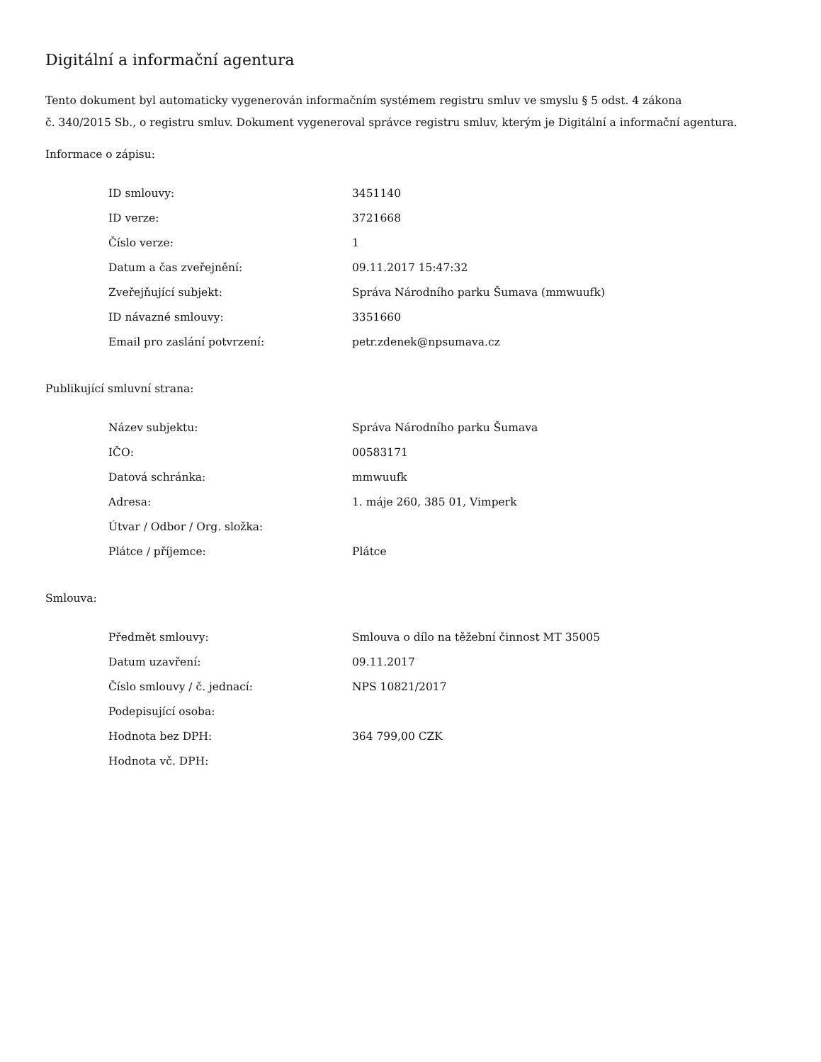Digitální a informační agentura
Tento dokument byl automaticky vygenerován informačním systémem registru smluv ve smyslu § 5 odst. 4 zákona
č. 340/2015 Sb., o registru smluv. Dokument vygeneroval správce registru smluv, kterým je Digitální a informační agentura.
Informace o zápisu:
| ID smlouvy: | 3451140 |
| ID verze: | 3721668 |
| Číslo verze: | 1 |
| Datum a čas zveřejnění: | 09.11.2017 15:47:32 |
| Zveřejňující subjekt: | Správa Národního parku Šumava (mmwuufk) |
| ID návazné smlouvy: | 3351660 |
| Email pro zaslání potvrzení: | petr.zdenek@npsumava.cz |
Publikující smluvní strana:
| Název subjektu: | Správa Národního parku Šumava |
| IČO: | 00583171 |
| Datová schránka: | mmwuufk |
| Adresa: | 1. máje 260, 385 01, Vimperk |
| Útvar / Odbor / Org. složka: | |
| Plátce / příjemce: | Plátce |
Smlouva:
| Předmět smlouvy: | Smlouva o dílo na těžební činnost MT 35005 |
| Datum uzavření: | 09.11.2017 |
| Číslo smlouvy / č. jednací: | NPS 10821/2017 |
| Podepisující osoba: | |
| Hodnota bez DPH: | 364 799,00 CZK |
| Hodnota vč. DPH: | |